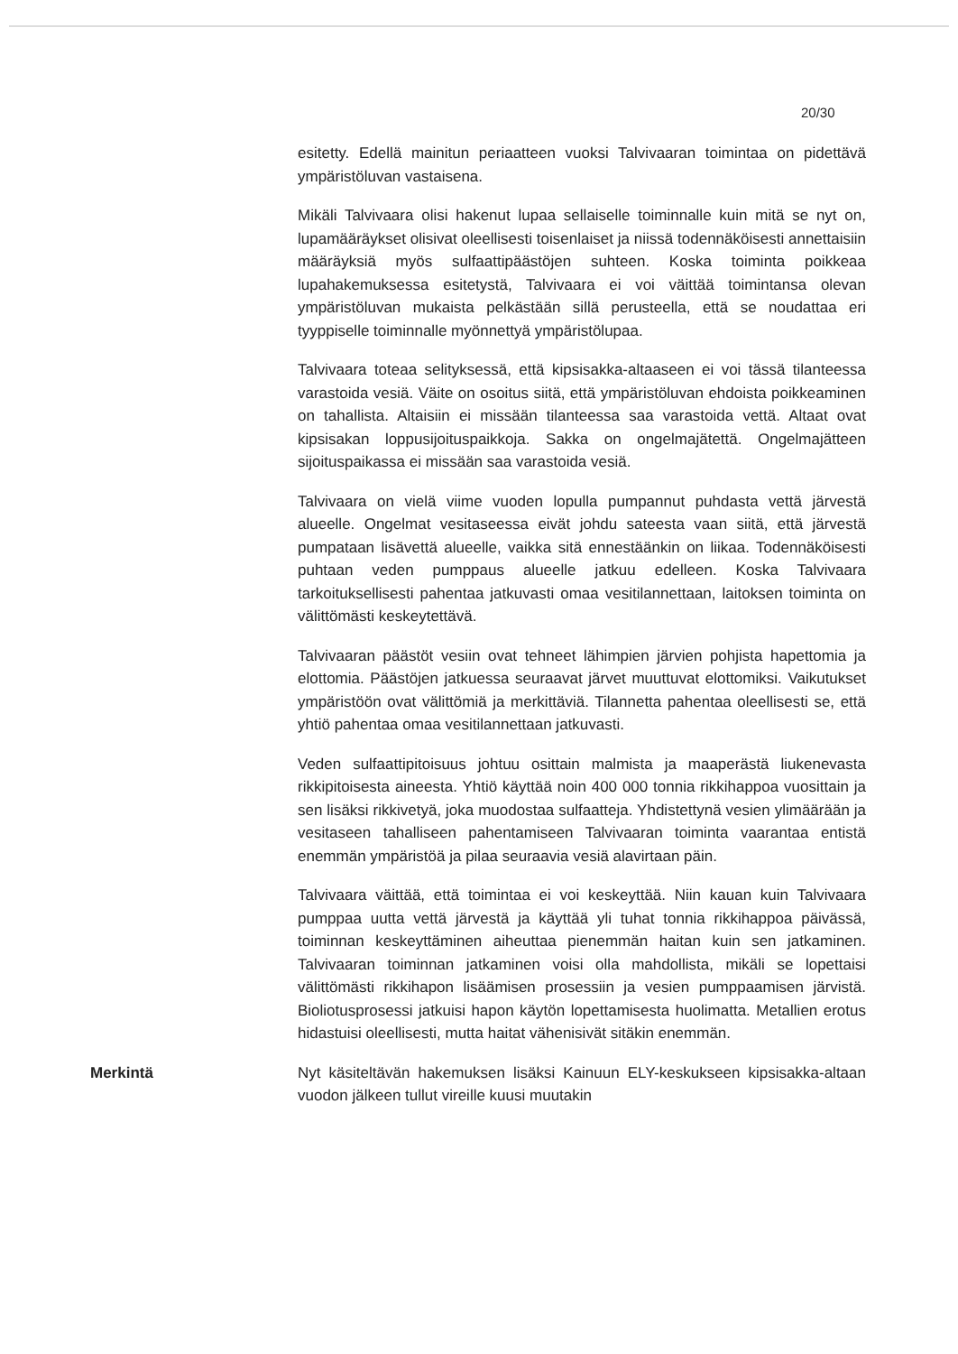20/30
esitetty. Edellä mainitun periaatteen vuoksi Talvivaaran toimintaa on pidettävä ympäristöluvan vastaisena.
Mikäli Talvivaara olisi hakenut lupaa sellaiselle toiminnalle kuin mitä se nyt on, lupamääräykset olisivat oleellisesti toisenlaiset ja niissä todennäköisesti annettaisiin määräyksiä myös sulfaattipäästöjen suhteen. Koska toiminta poikkeaa lupahakemuksessa esitetystä, Talvivaara ei voi väittää toimintansa olevan ympäristöluvan mukaista pelkästään sillä perusteella, että se noudattaa eri tyyppiselle toiminnalle myönnettyä ympäristölupaa.
Talvivaara toteaa selityksessä, että kipsisakka-altaaseen ei voi tässä tilanteessa varastoida vesiä. Väite on osoitus siitä, että ympäristöluvan ehdoista poikkeaminen on tahallista. Altaisiin ei missään tilanteessa saa varastoida vettä. Altaat ovat kipsisakan loppusijoituspaikkoja. Sakka on ongelmajätettä. Ongelmajätteen sijoituspaikassa ei missään saa varastoida vesiä.
Talvivaara on vielä viime vuoden lopulla pumpannut puhdasta vettä järvestä alueelle. Ongelmat vesitaseessa eivät johdu sateesta vaan siitä, että järvestä pumpataan lisävettä alueelle, vaikka sitä ennestäänkin on liikaa. Todennäköisesti puhtaan veden pumppaus alueelle jatkuu edelleen. Koska Talvivaara tarkoituksellisesti pahentaa jatkuvasti omaa vesitilannettaan, laitoksen toiminta on välittömästi keskeytettävä.
Talvivaaran päästöt vesiin ovat tehneet lähimpien järvien pohjista hapettomia ja elottomia. Päästöjen jatkuessa seuraavat järvet muuttuvat elottomiksi. Vaikutukset ympäristöön ovat välittömiä ja merkittäviä. Tilannetta pahentaa oleellisesti se, että yhtiö pahentaa omaa vesitilannettaan jatkuvasti.
Veden sulfaattipitoisuus johtuu osittain malmista ja maaperästä liukenevasta rikkipitoisesta aineesta. Yhtiö käyttää noin 400 000 tonnia rikkihappoa vuosittain ja sen lisäksi rikkivetyä, joka muodostaa sulfaatteja. Yhdistettynä vesien ylimäärään ja vesitaseen tahalliseen pahentamiseen Talvivaaran toiminta vaarantaa entistä enemmän ympäristöä ja pilaa seuraavia vesiä alavirtaan päin.
Talvivaara väittää, että toimintaa ei voi keskeyttää. Niin kauan kuin Talvivaara pumppaa uutta vettä järvestä ja käyttää yli tuhat tonnia rikkihappoa päivässä, toiminnan keskeyttäminen aiheuttaa pienemmän haitan kuin sen jatkaminen. Talvivaaran toiminnan jatkaminen voisi olla mahdollista, mikäli se lopettaisi välittömästi rikkihapon lisäämisen prosessiin ja vesien pumppaamisen järvistä. Bioliotusprosessi jatkuisi hapon käytön lopettamisesta huolimatta. Metallien erotus hidastuisi oleellisesti, mutta haitat vähenisivät sitäkin enemmän.
Merkintä
Nyt käsiteltävän hakemuksen lisäksi Kainuun ELY-keskukseen kipsisakka-altaan vuodon jälkeen tullut vireille kuusi muutakin